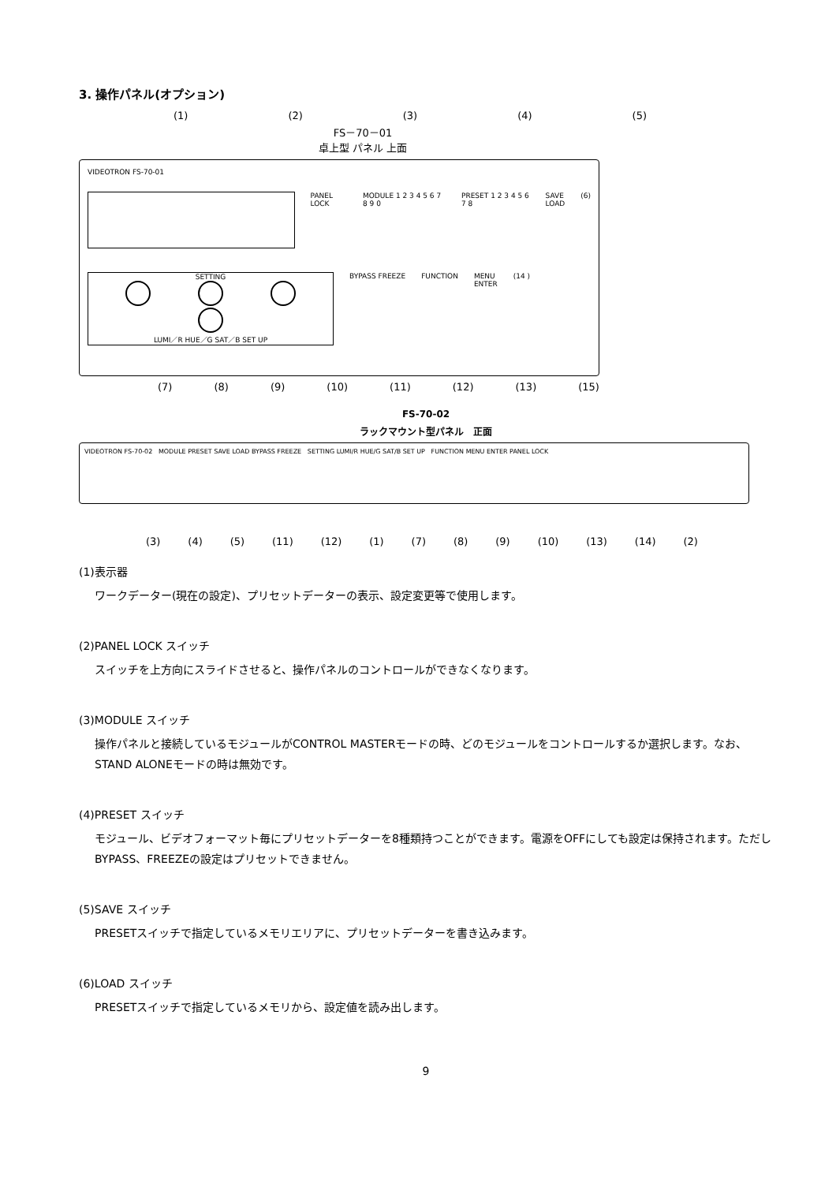3. 操作パネル(オプション)
(1) (2) (3) (4) (5)
FS－70－01
卓上型 パネル 上面
VIDEOTRON FS-70-01
PANEL LOCK MODULE 1 2 3 4 5 6 7 8 9 0 PRESET 1 2 3 4 5 6 7 8 SAVE
LOAD
(6)
SETTING
LUMI／R HUE／G SAT／B SET UP
BYPASS FREEZE FUNCTION MENU
ENTER
(14 )
(7) (8) (9) (10) (11) (12) (13) (15)
FS-70-02
ラックマウント型パネル　正面
VIDEOTRON FS-70-02 MODULE PRESET SAVE LOAD BYPASS FREEZE SETTING LUMI/R HUE/G SAT/B SET UP FUNCTION MENU ENTER PANEL LOCK
(3) (4) (5) (11) (12) (1) (7) (8) (9) (10) (13) (14) (2)
(1)表示器
ワークデーター(現在の設定)、プリセットデーターの表示、設定変更等で使用します。
(2)PANEL LOCK スイッチ
スイッチを上方向にスライドさせると、操作パネルのコントロールができなくなります。
(3)MODULE スイッチ
操作パネルと接続しているモジュールがCONTROL MASTERモードの時、どのモジュールをコントロールするか選択します。なお、STAND ALONEモードの時は無効です。
(4)PRESET スイッチ
モジュール、ビデオフォーマット毎にプリセットデーターを8種類持つことができます。電源をOFFにしても設定は保持されます。ただしBYPASS、FREEZEの設定はプリセットできません。
(5)SAVE スイッチ
PRESETスイッチで指定しているメモリエリアに、プリセットデーターを書き込みます。
(6)LOAD スイッチ
PRESETスイッチで指定しているメモリから、設定値を読み出します。
9